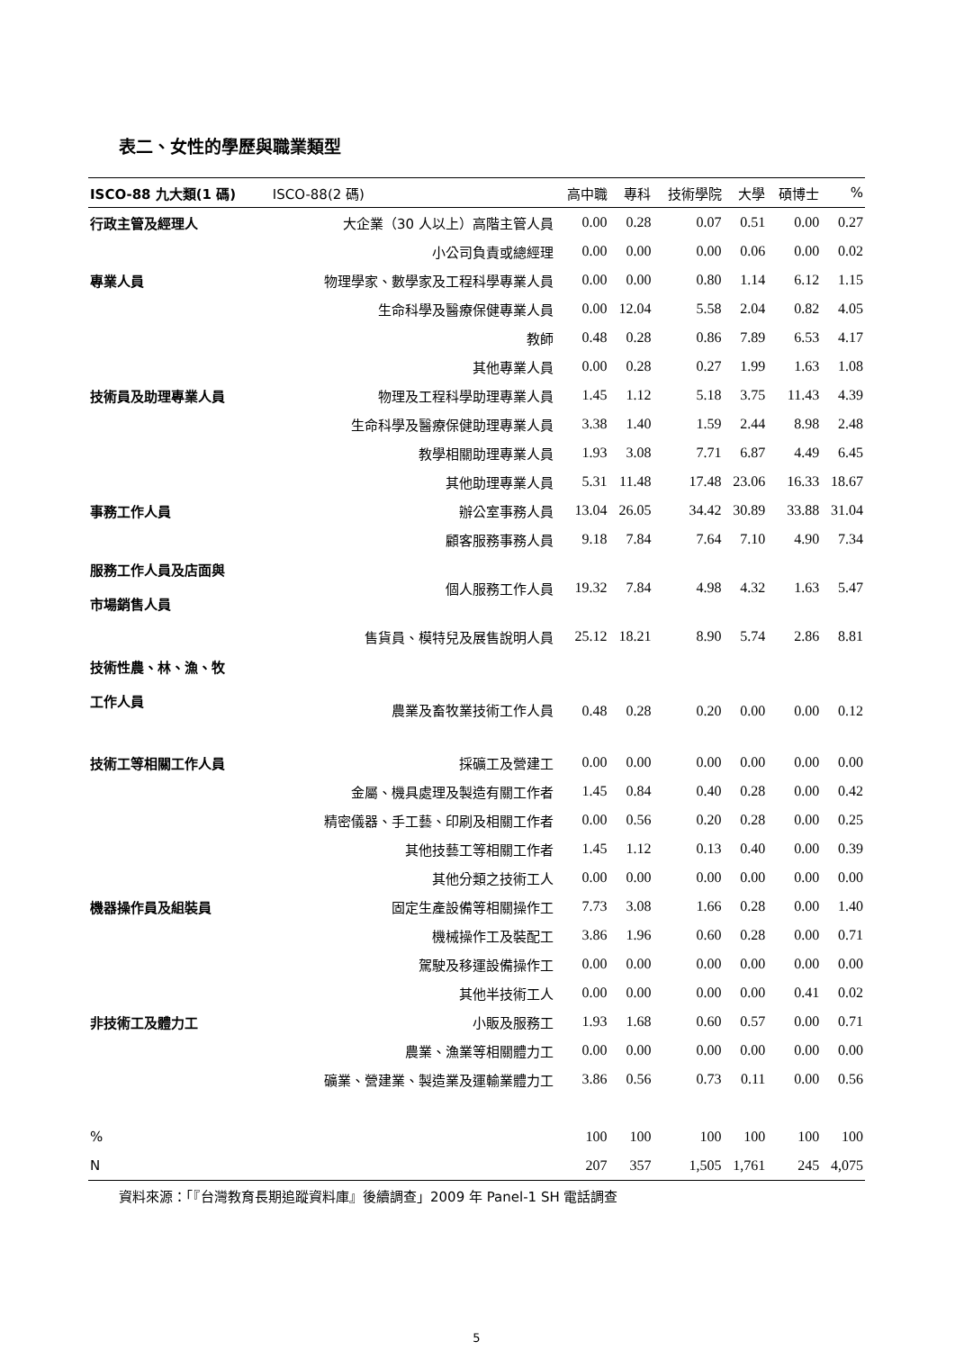表二、女性的學歷與職業類型
| ISCO-88 九大類(1 碼) | ISCO-88(2 碼) | 高中職 | 專科 | 技術學院 | 大學 | 碩博士 | % |
| --- | --- | --- | --- | --- | --- | --- | --- |
| 行政主管及經理人 | 大企業（30 人以上）高階主管人員 | 0.00 | 0.28 | 0.07 | 0.51 | 0.00 | 0.27 |
| | 小公司負責或總經理 | 0.00 | 0.00 | 0.00 | 0.06 | 0.00 | 0.02 |
| 專業人員 | 物理學家、數學家及工程科學專業人員 | 0.00 | 0.00 | 0.80 | 1.14 | 6.12 | 1.15 |
| | 生命科學及醫療保健專業人員 | 0.00 | 12.04 | 5.58 | 2.04 | 0.82 | 4.05 |
| | 教師 | 0.48 | 0.28 | 0.86 | 7.89 | 6.53 | 4.17 |
| | 其他專業人員 | 0.00 | 0.28 | 0.27 | 1.99 | 1.63 | 1.08 |
| 技術員及助理專業人員 | 物理及工程科學助理專業人員 | 1.45 | 1.12 | 5.18 | 3.75 | 11.43 | 4.39 |
| | 生命科學及醫療保健助理專業人員 | 3.38 | 1.40 | 1.59 | 2.44 | 8.98 | 2.48 |
| | 教學相關助理專業人員 | 1.93 | 3.08 | 7.71 | 6.87 | 4.49 | 6.45 |
| | 其他助理專業人員 | 5.31 | 11.48 | 17.48 | 23.06 | 16.33 | 18.67 |
| 事務工作人員 | 辦公室事務人員 | 13.04 | 26.05 | 34.42 | 30.89 | 33.88 | 31.04 |
| | 顧客服務事務人員 | 9.18 | 7.84 | 7.64 | 7.10 | 4.90 | 7.34 |
| 服務工作人員及店面與 市場銷售人員 | 個人服務工作人員 | 19.32 | 7.84 | 4.98 | 4.32 | 1.63 | 5.47 |
| | 售貨員、模特兒及展售說明人員 | 25.12 | 18.21 | 8.90 | 5.74 | 2.86 | 8.81 |
| 技術性農、林、漁、牧 工作人員 | 農業及畜牧業技術工作人員 | 0.48 | 0.28 | 0.20 | 0.00 | 0.00 | 0.12 |
| 技術工等相關工作人員 | 採礦工及營建工 | 0.00 | 0.00 | 0.00 | 0.00 | 0.00 | 0.00 |
| | 金屬、機具處理及製造有關工作者 | 1.45 | 0.84 | 0.40 | 0.28 | 0.00 | 0.42 |
| | 精密儀器、手工藝、印刷及相關工作者 | 0.00 | 0.56 | 0.20 | 0.28 | 0.00 | 0.25 |
| | 其他技藝工等相關工作者 | 1.45 | 1.12 | 0.13 | 0.40 | 0.00 | 0.39 |
| | 其他分類之技術工人 | 0.00 | 0.00 | 0.00 | 0.00 | 0.00 | 0.00 |
| 機器操作員及組裝員 | 固定生產設備等相關操作工 | 7.73 | 3.08 | 1.66 | 0.28 | 0.00 | 1.40 |
| | 機械操作工及裝配工 | 3.86 | 1.96 | 0.60 | 0.28 | 0.00 | 0.71 |
| | 駕駛及移運設備操作工 | 0.00 | 0.00 | 0.00 | 0.00 | 0.00 | 0.00 |
| | 其他半技術工人 | 0.00 | 0.00 | 0.00 | 0.00 | 0.41 | 0.02 |
| 非技術工及體力工 | 小販及服務工 | 1.93 | 1.68 | 0.60 | 0.57 | 0.00 | 0.71 |
| | 農業、漁業等相關體力工 | 0.00 | 0.00 | 0.00 | 0.00 | 0.00 | 0.00 |
| | 礦業、營建業、製造業及運輸業體力工 | 3.86 | 0.56 | 0.73 | 0.11 | 0.00 | 0.56 |
| % | | 100 | 100 | 100 | 100 | 100 | 100 |
| N | | 207 | 357 | 1,505 | 1,761 | 245 | 4,075 |
資料來源：「『台灣教育長期追蹤資料庫』後續調查」2009 年 Panel-1 SH 電話調查
5